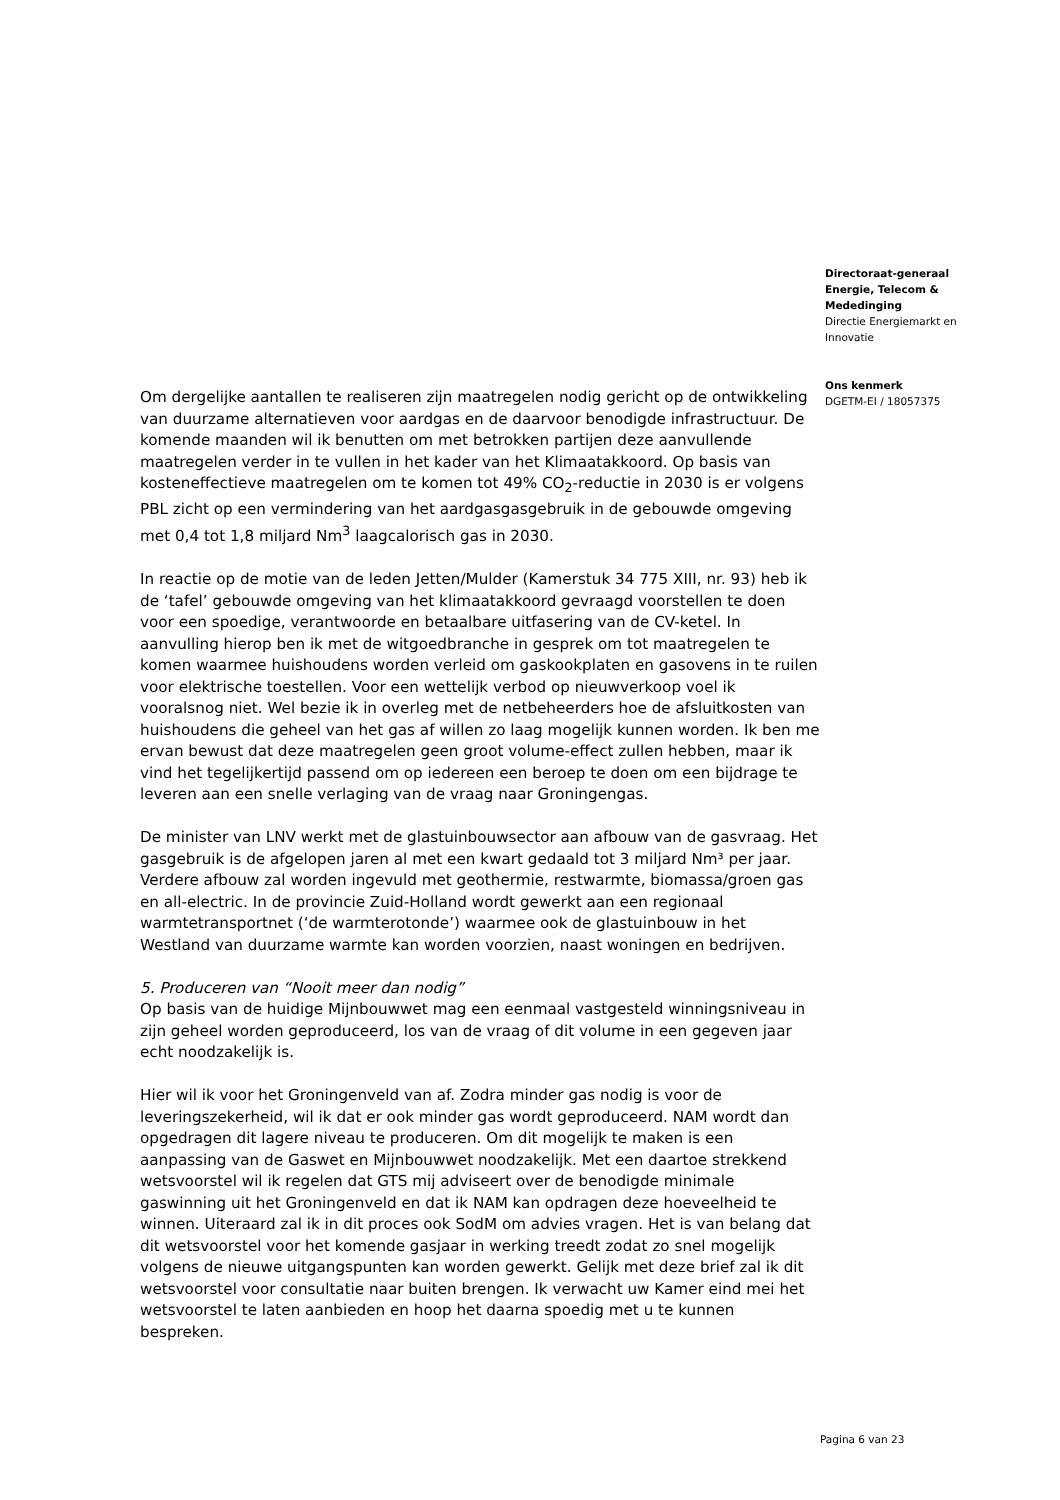Om dergelijke aantallen te realiseren zijn maatregelen nodig gericht op de ontwikkeling van duurzame alternatieven voor aardgas en de daarvoor benodigde infrastructuur. De komende maanden wil ik benutten om met betrokken partijen deze aanvullende maatregelen verder in te vullen in het kader van het Klimaatakkoord. Op basis van kosteneffectieve maatregelen om te komen tot 49% CO<sub>2</sub>-reductie in 2030 is er volgens PBL zicht op een vermindering van het aardgasgasgebruik in de gebouwde omgeving met 0,4 tot 1,8 miljard Nm<sup>3</sup> laagcalorisch gas in 2030.
In reactie op de motie van de leden Jetten/Mulder (Kamerstuk 34 775 XIII, nr. 93) heb ik de ‘tafel’ gebouwde omgeving van het klimaatakkoord gevraagd voorstellen te doen voor een spoedige, verantwoorde en betaalbare uitfasering van de CV-ketel. In aanvulling hierop ben ik met de witgoedbranche in gesprek om tot maatregelen te komen waarmee huishoudens worden verleid om gaskookplaten en gasovens in te ruilen voor elektrische toestellen. Voor een wettelijk verbod op nieuwverkoop voel ik vooralsnog niet. Wel bezie ik in overleg met de netbeheerders hoe de afsluitkosten van huishoudens die geheel van het gas af willen zo laag mogelijk kunnen worden. Ik ben me ervan bewust dat deze maatregelen geen groot volume-effect zullen hebben, maar ik vind het tegelijkertijd passend om op iedereen een beroep te doen om een bijdrage te leveren aan een snelle verlaging van de vraag naar Groningengas.
De minister van LNV werkt met de glastuinbouwsector aan afbouw van de gasvraag. Het gasgebruik is de afgelopen jaren al met een kwart gedaald tot 3 miljard Nm³ per jaar. Verdere afbouw zal worden ingevuld met geothermie, restwarmte, biomassa/groen gas en all-electric. In de provincie Zuid-Holland wordt gewerkt aan een regionaal warmtetransportnet (‘de warmterotonde’) waarmee ook de glastuinbouw in het Westland van duurzame warmte kan worden voorzien, naast woningen en bedrijven.
5. Produceren van “Nooit meer dan nodig”
Op basis van de huidige Mijnbouwwet mag een eenmaal vastgesteld winningsniveau in zijn geheel worden geproduceerd, los van de vraag of dit volume in een gegeven jaar echt noodzakelijk is.
Hier wil ik voor het Groningenveld van af. Zodra minder gas nodig is voor de leveringszekerheid, wil ik dat er ook minder gas wordt geproduceerd. NAM wordt dan opgedragen dit lagere niveau te produceren. Om dit mogelijk te maken is een aanpassing van de Gaswet en Mijnbouwwet noodzakelijk. Met een daartoe strekkend wetsvoorstel wil ik regelen dat GTS mij adviseert over de benodigde minimale gaswinning uit het Groningenveld en dat ik NAM kan opdragen deze hoeveelheid te winnen. Uiteraard zal ik in dit proces ook SodM om advies vragen. Het is van belang dat dit wetsvoorstel voor het komende gasjaar in werking treedt zodat zo snel mogelijk volgens de nieuwe uitgangspunten kan worden gewerkt. Gelijk met deze brief zal ik dit wetsvoorstel voor consultatie naar buiten brengen. Ik verwacht uw Kamer eind mei het wetsvoorstel te laten aanbieden en hoop het daarna spoedig met u te kunnen bespreken.
Directoraat-generaal Energie, Telecom & Mededinging
Directie Energiemarkt en Innovatie
Ons kenmerk
DGETM-EI / 18057375
Pagina 6 van 23